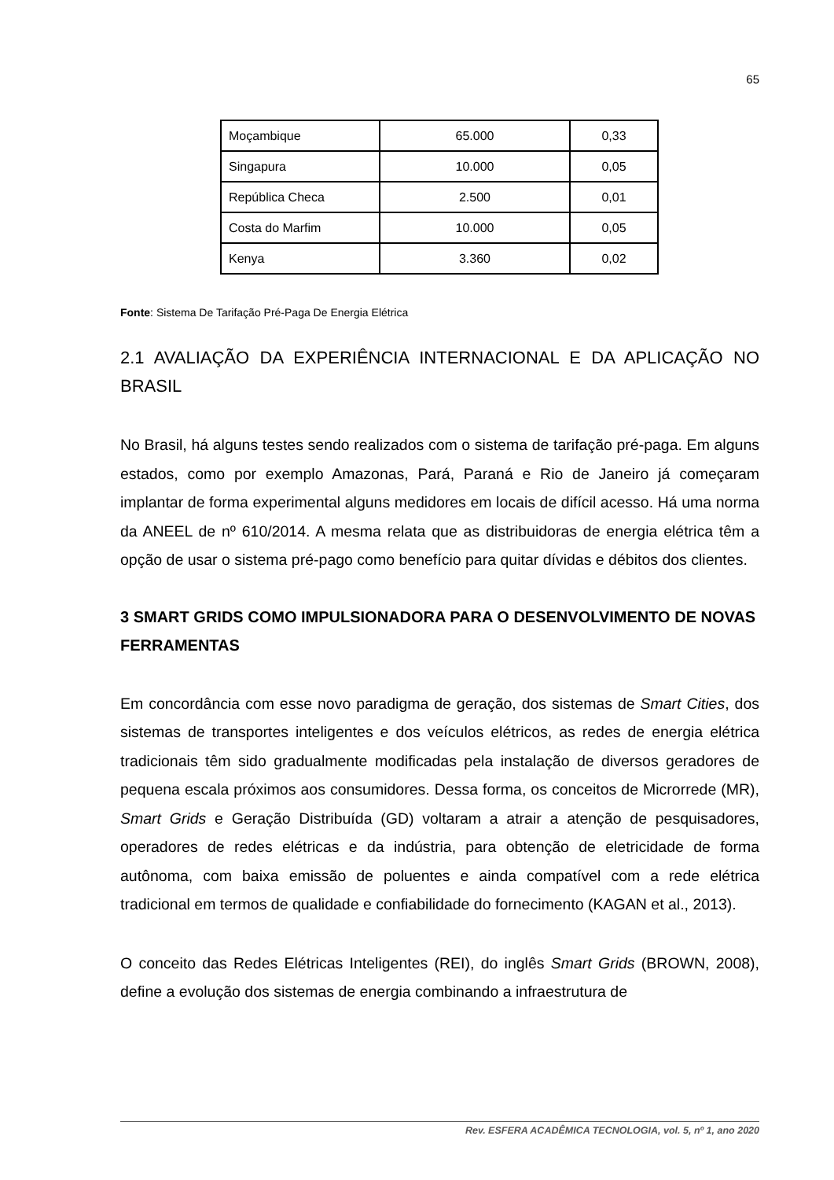65
| Moçambique | 65.000 | 0,33 |
| Singapura | 10.000 | 0,05 |
| República Checa | 2.500 | 0,01 |
| Costa do Marfim | 10.000 | 0,05 |
| Kenya | 3.360 | 0,02 |
Fonte: Sistema De Tarifação Pré-Paga De Energia Elétrica
2.1 AVALIAÇÃO DA EXPERIÊNCIA INTERNACIONAL E DA APLICAÇÃO NO BRASIL
No Brasil, há alguns testes sendo realizados com o sistema de tarifação pré-paga. Em alguns estados, como por exemplo Amazonas, Pará, Paraná e Rio de Janeiro já começaram implantar de forma experimental alguns medidores em locais de difícil acesso. Há uma norma da ANEEL de nº 610/2014. A mesma relata que as distribuidoras de energia elétrica têm a opção de usar o sistema pré-pago como benefício para quitar dívidas e débitos dos clientes.
3 SMART GRIDS COMO IMPULSIONADORA PARA O DESENVOLVIMENTO DE NOVAS FERRAMENTAS
Em concordância com esse novo paradigma de geração, dos sistemas de Smart Cities, dos sistemas de transportes inteligentes e dos veículos elétricos, as redes de energia elétrica tradicionais têm sido gradualmente modificadas pela instalação de diversos geradores de pequena escala próximos aos consumidores. Dessa forma, os conceitos de Microrrede (MR), Smart Grids e Geração Distribuída (GD) voltaram a atrair a atenção de pesquisadores, operadores de redes elétricas e da indústria, para obtenção de eletricidade de forma autônoma, com baixa emissão de poluentes e ainda compatível com a rede elétrica tradicional em termos de qualidade e confiabilidade do fornecimento (KAGAN et al., 2013).
O conceito das Redes Elétricas Inteligentes (REI), do inglês Smart Grids (BROWN, 2008), define a evolução dos sistemas de energia combinando a infraestrutura de
Rev. ESFERA ACADÊMICA TECNOLOGIA, vol. 5, nº 1, ano 2020